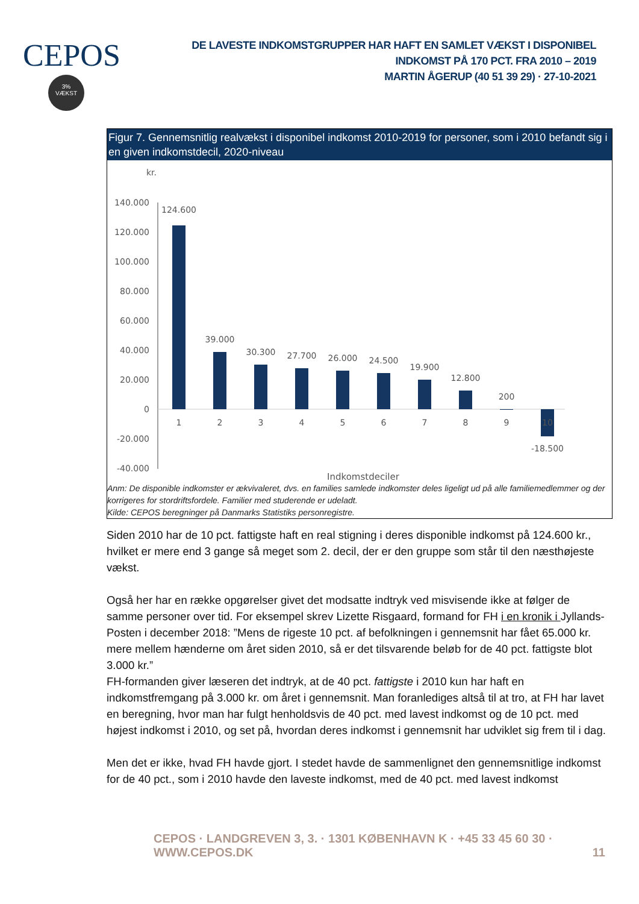CEPOS
3%
VÆKST
DE LAVESTE INDKOMSTGRUPPER HAR HAFT EN SAMLET VÆKST I DISPONIBEL INDKOMST PÅ 170 PCT. FRA 2010 – 2019
MARTIN ÅGERUP (40 51 39 29) · 27-10-2021
Figur 7. Gennemsnitlig realvækst i disponibel indkomst 2010-2019 for personer, som i 2010 befandt sig i en given indkomstdecil, 2020-niveau
kr.
140.000
120.000
100.000
80.000
60.000
40.000
20.000
0
-20.000
-40.000
124.600
39.000
30.300
27.700
26.000
24.500
19.900
12.800
200
-18.500
1
2
3
4
5
6
7
8
9
10
Indkomstdeciler
Anm: De disponible indkomster er ækvivaleret, dvs. en families samlede indkomster deles ligeligt ud på alle familiemedlemmer og der korrigeres for stordriftsfordele. Familier med studerende er udeladt.
Kilde: CEPOS beregninger på Danmarks Statistiks personregistre.
Siden 2010 har de 10 pct. fattigste haft en real stigning i deres disponible indkomst på 124.600 kr., hvilket er mere end 3 gange så meget som 2. decil, der er den gruppe som står til den næsthøjeste vækst.
Også her har en række opgørelser givet det modsatte indtryk ved misvisende ikke at følger de samme personer over tid. For eksempel skrev Lizette Risgaard, formand for FH i en kronik i Jyllands-Posten i december 2018: ”Mens de rigeste 10 pct. af befolkningen i gennemsnit har fået 65.000 kr. mere mellem hænderne om året siden 2010, så er det tilsvarende beløb for de 40 pct. fattigste blot 3.000 kr.”
FH-formanden giver læseren det indtryk, at de 40 pct. fattigste i 2010 kun har haft en indkomstfremgang på 3.000 kr. om året i gennemsnit. Man foranlediges altså til at tro, at FH har lavet en beregning, hvor man har fulgt henholdsvis de 40 pct. med lavest indkomst og de 10 pct. med højest indkomst i 2010, og set på, hvordan deres indkomst i gennemsnit har udviklet sig frem til i dag.
Men det er ikke, hvad FH havde gjort. I stedet havde de sammenlignet den gennemsnitlige indkomst for de 40 pct., som i 2010 havde den laveste indkomst, med de 40 pct. med lavest indkomst
CEPOS · LANDGREVEN 3, 3. · 1301 KØBENHAVN K · +45 33 45 60 30 · WWW.CEPOS.DK 11